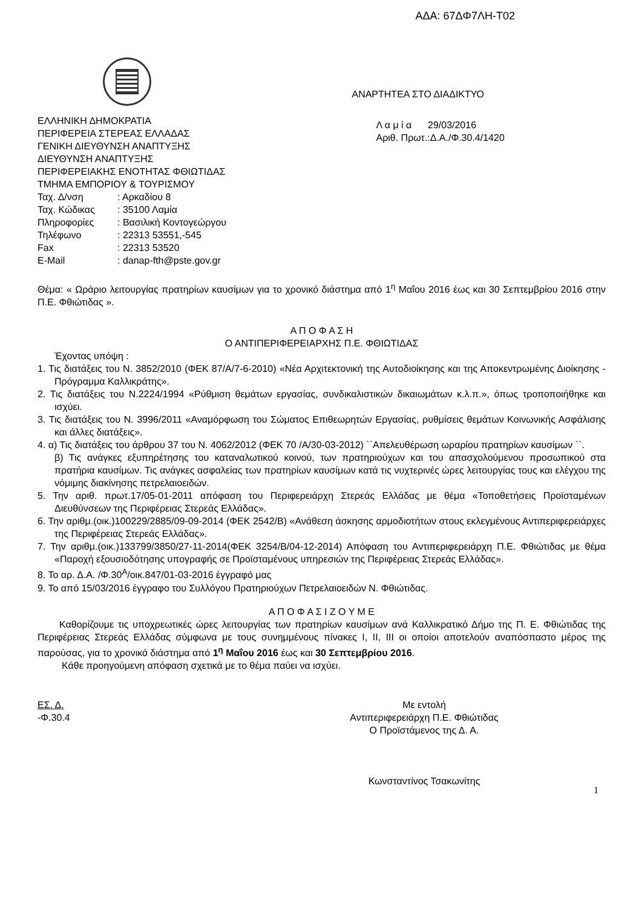ΑΔΑ: 67ΔΦ7ΛΗ-Τ02
ΕΛΛΗΝΙΚΗ ΔΗΜΟΚΡΑΤΙΑ
ΠΕΡΙΦΕΡΕΙΑ ΣΤΕΡΕΑΣ ΕΛΛΑΔΑΣ
ΓΕΝΙΚΗ ΔΙΕΥΘΥΝΣΗ ΑΝΑΠΤΥΞΗΣ
ΔΙΕΥΘΥΝΣΗ ΑΝΑΠΤΥΞΗΣ
ΠΕΡΙΦΕΡΕΙΑΚΗΣ ΕΝΟΤΗΤΑΣ ΦΘΙΩΤΙΔΑΣ
ΤΜΗΜΑ ΕΜΠΟΡΙΟΥ & ΤΟΥΡΙΣΜΟΥ
Ταχ. Δ/νση : Αρκαδίου 8
Ταχ. Κώδικας : 35100 Λαμία
Πληροφορίες : Βασιλική Κοντογεώργου
Τηλέφωνο : 22313 53551,-545
Fax : 22313 53520
E-Mail : danap-fth@pste.gov.gr
ΑΝΑΡΤΗΤΕΑ ΣΤΟ ΔΙΑΔΙΚΤΥΟ
Λ α μ ί α 29/03/2016
Αριθ. Πρωτ.:Δ.Α./Φ.30.4/1420
Θέμα: « Ωράριο λειτουργίας πρατηρίων καυσίμων για το χρονικό διάστημα από 1<sup>η</sup> Μαΐου 2016 έως και 30 Σεπτεμβρίου 2016 στην Π.Ε. Φθιώτιδας ».
Α Π Ο Φ Α Σ Η
Ο ΑΝΤΙΠΕΡΙΦΕΡΕΙΑΡΧΗΣ Π.Ε. ΦΘΙΩΤΙΔΑΣ
Έχοντας υπόψη :
1. Τις διατάξεις του Ν. 3852/2010 (ΦΕΚ 87/Α/7-6-2010) «Νέα Αρχιτεκτονική της Αυτοδιοίκησης και της Αποκεντρωμένης Διοίκησης - Πρόγραμμα Καλλικράτης».
2. Τις διατάξεις του Ν.2224/1994 «Ρύθμιση θεμάτων εργασίας, συνδικαλιστικών δικαιωμάτων κ.λ.π.», όπως τροποποιήθηκε και ισχύει.
3. Τις διατάξεις του Ν. 3996/2011 «Αναμόρφωση του Σώματος Επιθεωρητών Εργασίας, ρυθμίσεις θεμάτων Κοινωνικής Ασφάλισης και άλλες διατάξεις».
4. α) Τις διατάξεις του άρθρου 37 του Ν. 4062/2012 (ΦΕΚ 70 /Α/30-03-2012) ``Απελευθέρωση ωραρίου πρατηρίων καυσίμων ``.
β) Τις ανάγκες εξυπηρέτησης του καταναλωτικού κοινού, των πρατηριούχων και του απασχολούμενου προσωπικού στα πρατήρια καυσίμων. Τις ανάγκες ασφαλείας των πρατηρίων καυσίμων κατά τις νυχτερινές ώρες λειτουργίας τους και ελέγχου της νόμιμης διακίνησης πετρελαιοειδών.
5. Την αριθ. πρωτ.17/05-01-2011 απόφαση του Περιφερειάρχη Στερεάς Ελλάδας με θέμα «Τοποθετήσεις Προϊσταμένων Διευθύνσεων της Περιφέρειας Στερεάς Ελλάδας».
6. Την αριθμ.(οικ.)100229/2885/09-09-2014 (ΦΕΚ 2542/Β) «Ανάθεση άσκησης αρμοδιοτήτων στους εκλεγμένους Αντιπεριφερειάρχες της Περιφέρειας Στερεάς Ελλάδας».
7. Την αριθμ.(οικ.)133799/3850/27-11-2014(ΦΕΚ 3254/Β/04-12-2014) Απόφαση του Αντιπεριφερειάρχη Π.Ε. Φθιώτιδας με θέμα «Παροχή εξουσιοδότησης υπογραφής σε Προϊσταμένους υπηρεσιών της Περιφέρειας Στερεάς Ελλάδας».
8. Το αρ. Δ.Α. /Φ.30<sup>Α</sup>/οικ.847/01-03-2016 έγγραφό μας
9. Το από 15/03/2016 έγγραφο του Συλλόγου Πρατηριούχων Πετρελαιοειδών Ν. Φθιώτιδας.
Α Π Ο Φ Α Σ Ι Ζ Ο Υ Μ Ε
Καθορίζουμε τις υποχρεωτικές ώρες λειτουργίας των πρατηρίων καυσίμων ανά Καλλικρατικό Δήμο της Π. Ε. Φθιώτιδας της Περιφέρειας Στερεάς Ελλάδας σύμφωνα με τους συνημμένους πίνακες I, II, III οι οποίοι αποτελούν αναπόσπαστο μέρος της παρούσας, για το χρονικό διάστημα από 1<sup>η</sup> Μαΐου 2016 έως και 30 Σεπτεμβρίου 2016.
Κάθε προηγούμενη απόφαση σχετικά με το θέμα παύει να ισχύει.
ΕΣ. Δ.
-Φ.30.4
Με εντολή
Αντιπεριφερειάρχη Π.Ε. Φθιώτιδας
Ο Προϊστάμενος της Δ. Α.
Κωνσταντίνος Τσακωνίτης
1